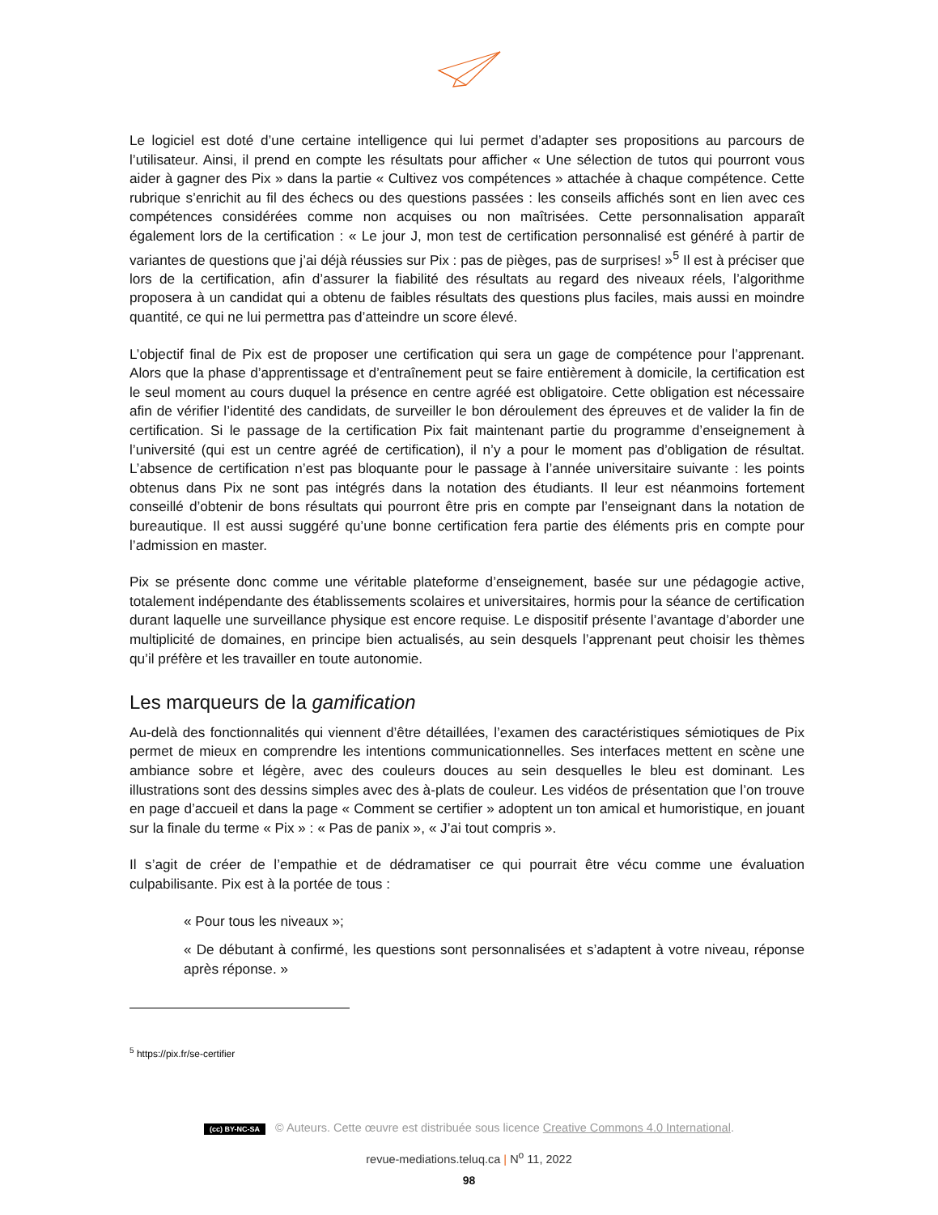Le logiciel est doté d’une certaine intelligence qui lui permet d’adapter ses propositions au parcours de l’utilisateur. Ainsi, il prend en compte les résultats pour afficher « Une sélection de tutos qui pourront vous aider à gagner des Pix » dans la partie « Cultivez vos compétences » attachée à chaque compétence. Cette rubrique s’enrichit au fil des échecs ou des questions passées : les conseils affichés sont en lien avec ces compétences considérées comme non acquises ou non maîtrisées. Cette personnalisation apparaît également lors de la certification : « Le jour J, mon test de certification personnalisé est généré à partir de variantes de questions que j’ai déjà réussies sur Pix : pas de pièges, pas de surprises! »<sup>5</sup> Il est à préciser que lors de la certification, afin d’assurer la fiabilité des résultats au regard des niveaux réels, l’algorithme proposera à un candidat qui a obtenu de faibles résultats des questions plus faciles, mais aussi en moindre quantité, ce qui ne lui permettra pas d’atteindre un score élevé.
L’objectif final de Pix est de proposer une certification qui sera un gage de compétence pour l’apprenant. Alors que la phase d’apprentissage et d’entraînement peut se faire entièrement à domicile, la certification est le seul moment au cours duquel la présence en centre agréé est obligatoire. Cette obligation est nécessaire afin de vérifier l’identité des candidats, de surveiller le bon déroulement des épreuves et de valider la fin de certification. Si le passage de la certification Pix fait maintenant partie du programme d’enseignement à l’université (qui est un centre agréé de certification), il n’y a pour le moment pas d’obligation de résultat. L’absence de certification n’est pas bloquante pour le passage à l’année universitaire suivante : les points obtenus dans Pix ne sont pas intégrés dans la notation des étudiants. Il leur est néanmoins fortement conseillé d’obtenir de bons résultats qui pourront être pris en compte par l’enseignant dans la notation de bureautique. Il est aussi suggéré qu’une bonne certification fera partie des éléments pris en compte pour l’admission en master.
Pix se présente donc comme une véritable plateforme d’enseignement, basée sur une pédagogie active, totalement indépendante des établissements scolaires et universitaires, hormis pour la séance de certification durant laquelle une surveillance physique est encore requise. Le dispositif présente l’avantage d’aborder une multiplicité de domaines, en principe bien actualisés, au sein desquels l’apprenant peut choisir les thèmes qu’il préfère et les travailler en toute autonomie.
Les marqueurs de la gamification
Au-delà des fonctionnalités qui viennent d’être détaillées, l’examen des caractéristiques sémiotiques de Pix permet de mieux en comprendre les intentions communicationnelles. Ses interfaces mettent en scène une ambiance sobre et légère, avec des couleurs douces au sein desquelles le bleu est dominant. Les illustrations sont des dessins simples avec des à-plats de couleur. Les vidéos de présentation que l’on trouve en page d’accueil et dans la page « Comment se certifier » adoptent un ton amical et humoristique, en jouant sur la finale du terme « Pix » : « Pas de panix », « J’ai tout compris ».
Il s’agit de créer de l’empathie et de dédramatiser ce qui pourrait être vécu comme une évaluation culpabilisante. Pix est à la portée de tous :
« Pour tous les niveaux »;
« De débutant à confirmé, les questions sont personnalisées et s’adaptent à votre niveau, réponse après réponse. »
<sup>5</sup> https://pix.fr/se-certifier
(cc) BY-NC-SA © Auteurs. Cette œuvre est distribuée sous licence Creative Commons 4.0 International.
revue-mediations.teluq.ca | N<sup>o</sup> 11, 2022
98